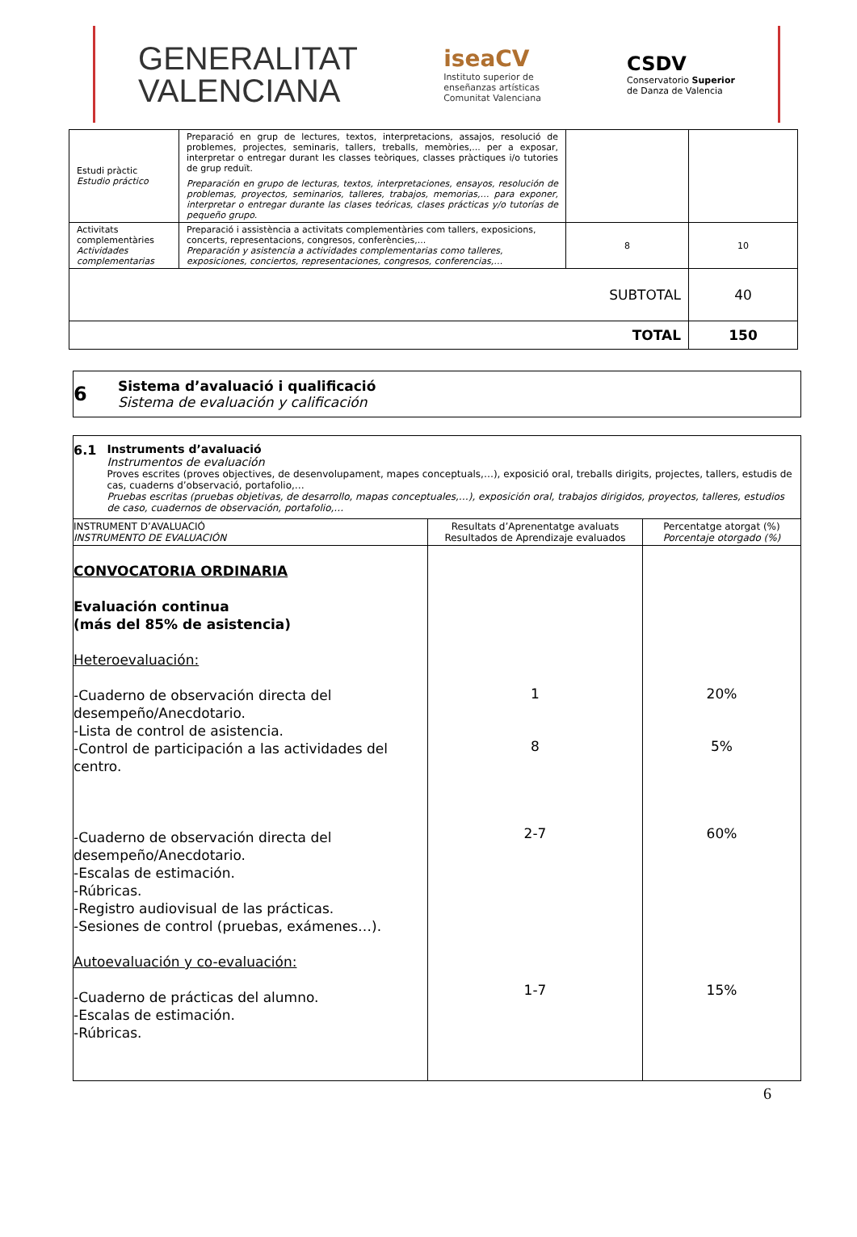GENERALITAT
VALENCIANA
iseaCV
Instituto superior de
enseñanzas artísticas
Comunitat Valenciana
CSDV
Conservatorio Superior
de Danza de Valencia
| Estudi pràctic Estudio práctico | Preparació en grup de lectures, textos, interpretacions, assajos, resolució de problemes, projectes, seminaris, tallers, treballs, memòries,... per a exposar, interpretar o entregar durant les classes teòriques, classes pràctiques i/o tutories de grup reduït. Preparación en grupo de lecturas, textos, interpretaciones, ensayos, resolución de problemas, proyectos, seminarios, talleres, trabajos, memorias,… para exponer, interpretar o entregar durante las clases teóricas, clases prácticas y/o tutorías de pequeño grupo. | | |
| Activitats complementàries Actividades complementarias | Preparació i assistència a activitats complementàries com tallers, exposicions, concerts, representacions, congresos, conferències,... Preparación y asistencia a actividades complementarias como talleres, exposiciones, conciertos, representaciones, congresos, conferencias,… | 8 | 10 |
| SUBTOTAL | | | 40 |
| TOTAL | | | 150 |
6
Sistema d’avaluació i qualificació
Sistema de evaluación y calificación
| 6.1 Instruments d’avaluació Instrumentos de evaluación Proves escrites (proves objectives, de desenvolupament, mapes conceptuals,…), exposició oral, treballs dirigits, projectes, tallers, estudis de cas, cuaderns d’observació, portafolio,… Pruebas escritas (pruebas objetivas, de desarrollo, mapas conceptuales,…), exposición oral, trabajos dirigidos, proyectos, talleres, estudios de caso, cuadernos de observación, portafolio,… | | |
| INSTRUMENT D’AVALUACIÓ INSTRUMENTO DE EVALUACIÓN | Resultats d’Aprenentatge avaluats Resultados de Aprendizaje evaluados | Percentatge atorgat (%) Porcentaje otorgado (%) |
| CONVOCATORIA ORDINARIA Evaluación continua (más del 85% de asistencia) Heteroevaluación: -Cuaderno de observación directa del desempeño/Anecdotario. -Lista de control de asistencia. -Control de participación a las actividades del centro. -Cuaderno de observación directa del desempeño/Anecdotario. -Escalas de estimación. -Rúbricas. -Registro audiovisual de las prácticas. -Sesiones de control (pruebas, exámenes…). Autoevaluación y co-evaluación: -Cuaderno de prácticas del alumno. -Escalas de estimación. -Rúbricas. | 1 8 2-7 1-7 | 20% 5% 60% 15% |
6